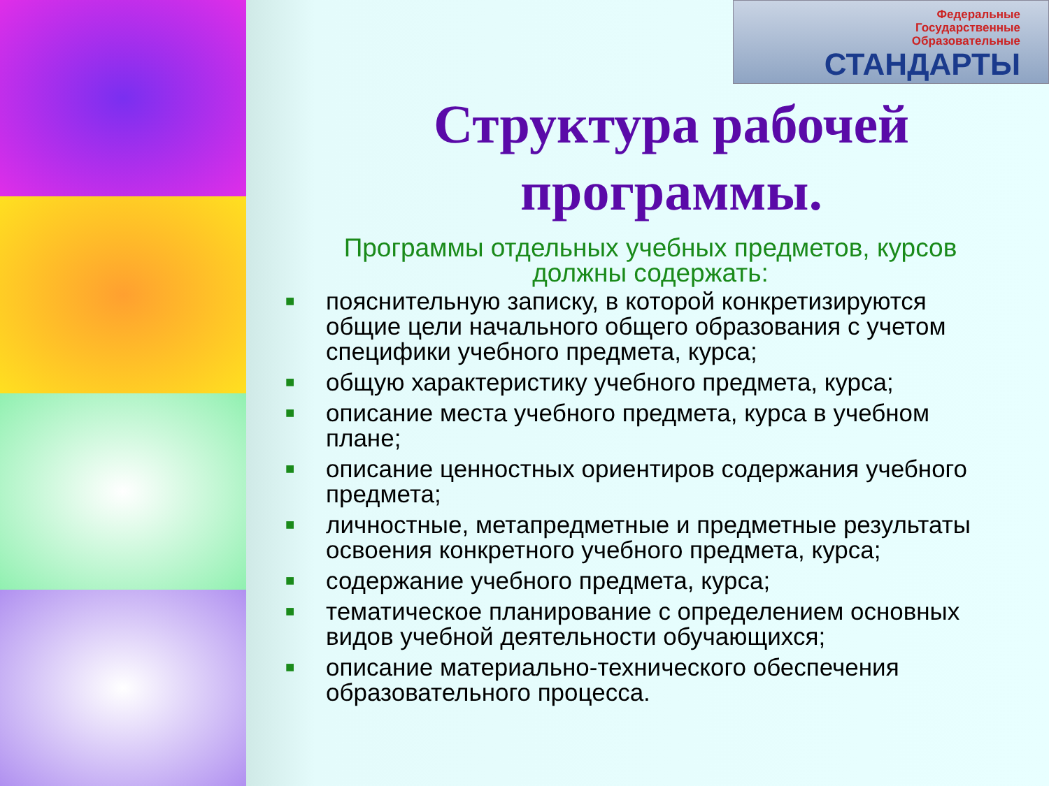Федеральные
Государственные
Образовательные
СТАНДАРТЫ
Структура рабочей программы.
Программы отдельных учебных предметов, курсов должны содержать:
■ пояснительную записку, в которой конкретизируются общие цели начального общего образования с учетом специфики учебного предмета, курса;
■ общую характеристику учебного предмета, курса;
■ описание места учебного предмета, курса в учебном плане;
■ описание ценностных ориентиров содержания учебного предмета;
■ личностные, метапредметные и предметные результаты освоения конкретного учебного предмета, курса;
■ содержание учебного предмета, курса;
■ тематическое планирование с определением основных видов учебной деятельности обучающихся;
■ описание материально-технического обеспечения образовательного процесса.